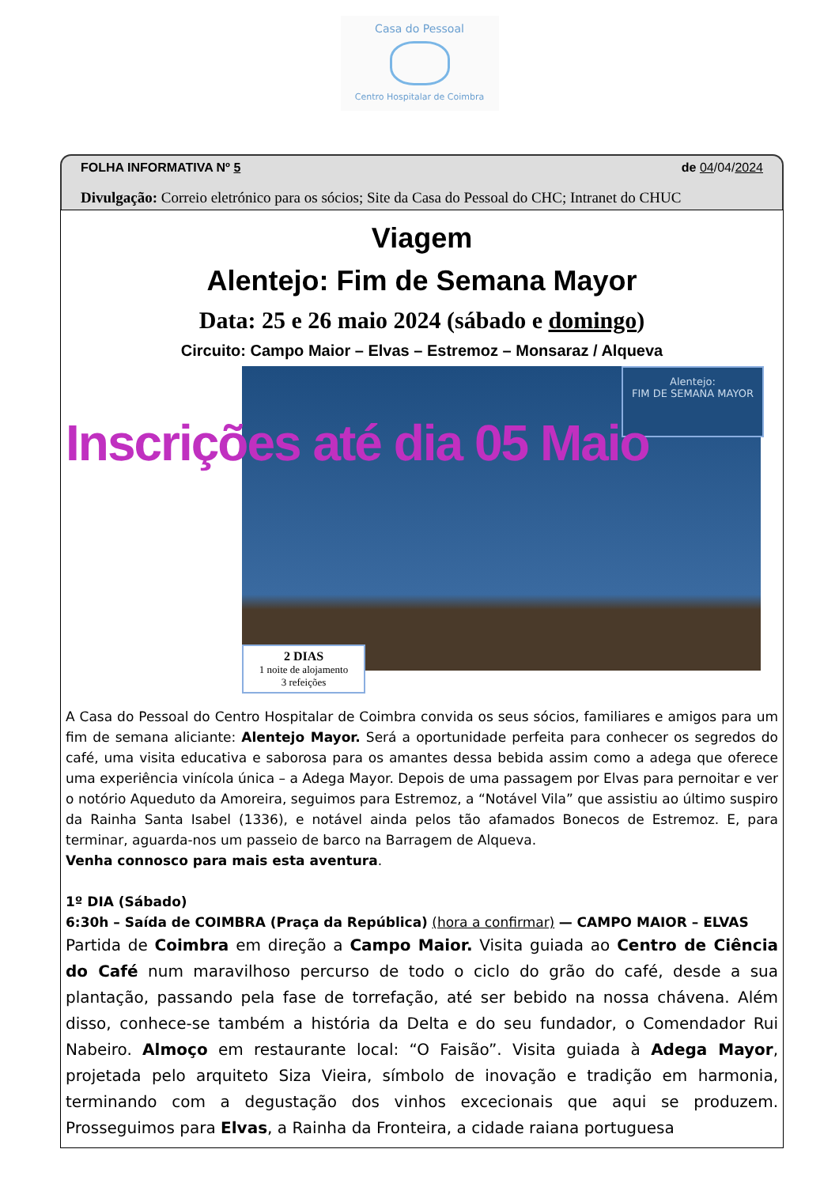Casa do Pessoal
Centro Hospitalar de Coimbra
FOLHA INFORMATIVA Nº 5 de 04/04/2024
Divulgação: Correio eletrónico para os sócios; Site da Casa do Pessoal do CHC; Intranet do CHUC
Viagem
Alentejo: Fim de Semana Mayor
Data: 25 e 26 maio 2024 (sábado e domingo)
Circuito: Campo Maior – Elvas – Estremoz – Monsaraz / Alqueva
Alentejo:
FIM DE SEMANA MAYOR
Inscrições até dia 05 Maio
2 DIAS
1 noite de alojamento
3 refeições
A Casa do Pessoal do Centro Hospitalar de Coimbra convida os seus sócios, familiares e amigos para um fim de semana aliciante: Alentejo Mayor. Será a oportunidade perfeita para conhecer os segredos do café, uma visita educativa e saborosa para os amantes dessa bebida assim como a adega que oferece uma experiência vinícola única – a Adega Mayor. Depois de uma passagem por Elvas para pernoitar e ver o notório Aqueduto da Amoreira, seguimos para Estremoz, a “Notável Vila” que assistiu ao último suspiro da Rainha Santa Isabel (1336), e notável ainda pelos tão afamados Bonecos de Estremoz. E, para terminar, aguarda-nos um passeio de barco na Barragem de Alqueva.
Venha connosco para mais esta aventura.
1º DIA (Sábado)
6:30h – Saída de COIMBRA (Praça da República) (hora a confirmar) — CAMPO MAIOR – ELVAS
Partida de Coimbra em direção a Campo Maior. Visita guiada ao Centro de Ciência do Café num maravilhoso percurso de todo o ciclo do grão do café, desde a sua plantação, passando pela fase de torrefação, até ser bebido na nossa chávena. Além disso, conhece-se também a história da Delta e do seu fundador, o Comendador Rui Nabeiro. Almoço em restaurante local: “O Faisão”. Visita guiada à Adega Mayor, projetada pelo arquiteto Siza Vieira, símbolo de inovação e tradição em harmonia, terminando com a degustação dos vinhos excecionais que aqui se produzem. Prosseguimos para Elvas, a Rainha da Fronteira, a cidade raiana portuguesa